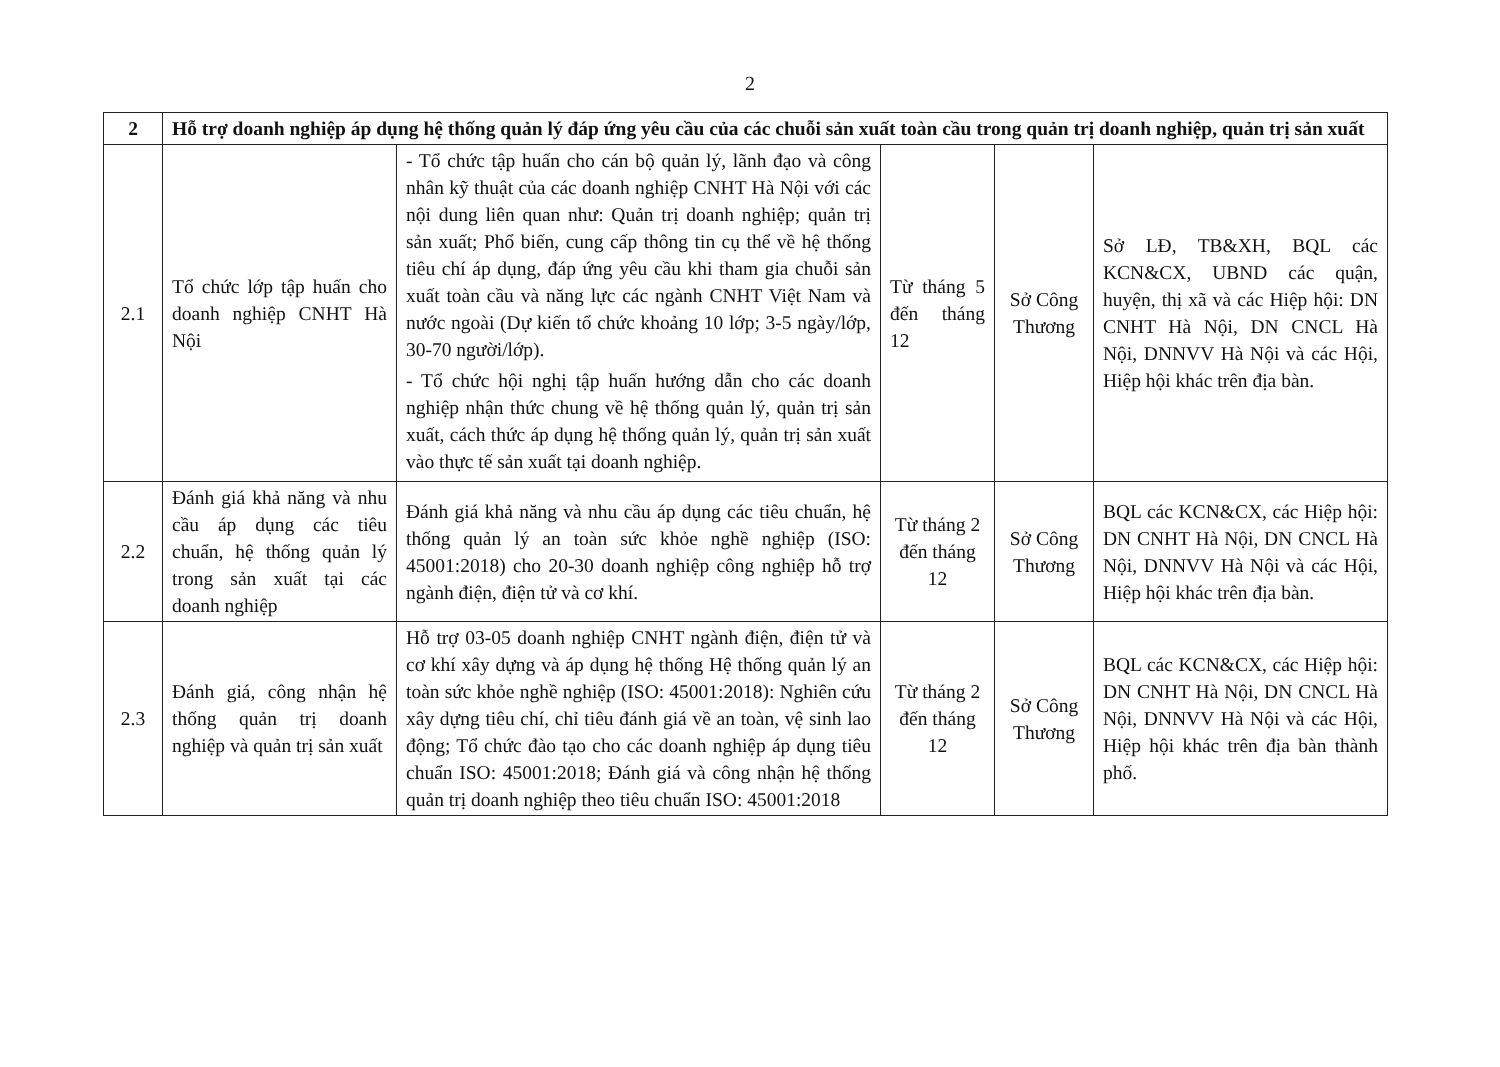2
| 2 | Hỗ trợ doanh nghiệp áp dụng hệ thống quản lý đáp ứng yêu cầu của các chuỗi sản xuất toàn cầu trong quản trị doanh nghiệp, quản trị sản xuất | | | | |
| 2.1 | Tổ chức lớp tập huấn cho doanh nghiệp CNHT Hà Nội | - Tổ chức tập huấn cho cán bộ quản lý, lãnh đạo và công nhân kỹ thuật của các doanh nghiệp CNHT Hà Nội với các nội dung liên quan như: Quản trị doanh nghiệp; quản trị sản xuất; Phổ biến, cung cấp thông tin cụ thể về hệ thống tiêu chí áp dụng, đáp ứng yêu cầu khi tham gia chuỗi sản xuất toàn cầu và năng lực các ngành CNHT Việt Nam và nước ngoài (Dự kiến tổ chức khoảng 10 lớp; 3-5 ngày/lớp, 30-70 người/lớp). - Tổ chức hội nghị tập huấn hướng dẫn cho các doanh nghiệp nhận thức chung về hệ thống quản lý, quản trị sản xuất, cách thức áp dụng hệ thống quản lý, quản trị sản xuất vào thực tế sản xuất tại doanh nghiệp. | Từ tháng 5 đến tháng 12 | Sở Công Thương | Sở LĐ, TB&XH, BQL các KCN&CX, UBND các quận, huyện, thị xã và các Hiệp hội: DN CNHT Hà Nội, DN CNCL Hà Nội, DNNVV Hà Nội và các Hội, Hiệp hội khác trên địa bàn. |
| 2.2 | Đánh giá khả năng và nhu cầu áp dụng các tiêu chuẩn, hệ thống quản lý trong sản xuất tại các doanh nghiệp | Đánh giá khả năng và nhu cầu áp dụng các tiêu chuẩn, hệ thống quản lý an toàn sức khỏe nghề nghiệp (ISO: 45001:2018) cho 20-30 doanh nghiệp công nghiệp hỗ trợ ngành điện, điện tử và cơ khí. | Từ tháng 2 đến tháng 12 | Sở Công Thương | BQL các KCN&CX, các Hiệp hội: DN CNHT Hà Nội, DN CNCL Hà Nội, DNNVV Hà Nội và các Hội, Hiệp hội khác trên địa bàn. |
| 2.3 | Đánh giá, công nhận hệ thống quản trị doanh nghiệp và quản trị sản xuất | Hỗ trợ 03-05 doanh nghiệp CNHT ngành điện, điện tử và cơ khí xây dựng và áp dụng hệ thống Hệ thống quản lý an toàn sức khỏe nghề nghiệp (ISO: 45001:2018): Nghiên cứu xây dựng tiêu chí, chỉ tiêu đánh giá về an toàn, vệ sinh lao động; Tổ chức đào tạo cho các doanh nghiệp áp dụng tiêu chuẩn ISO: 45001:2018; Đánh giá và công nhận hệ thống quản trị doanh nghiệp theo tiêu chuẩn ISO: 45001:2018 | Từ tháng 2 đến tháng 12 | Sở Công Thương | BQL các KCN&CX, các Hiệp hội: DN CNHT Hà Nội, DN CNCL Hà Nội, DNNVV Hà Nội và các Hội, Hiệp hội khác trên địa bàn thành phố. |